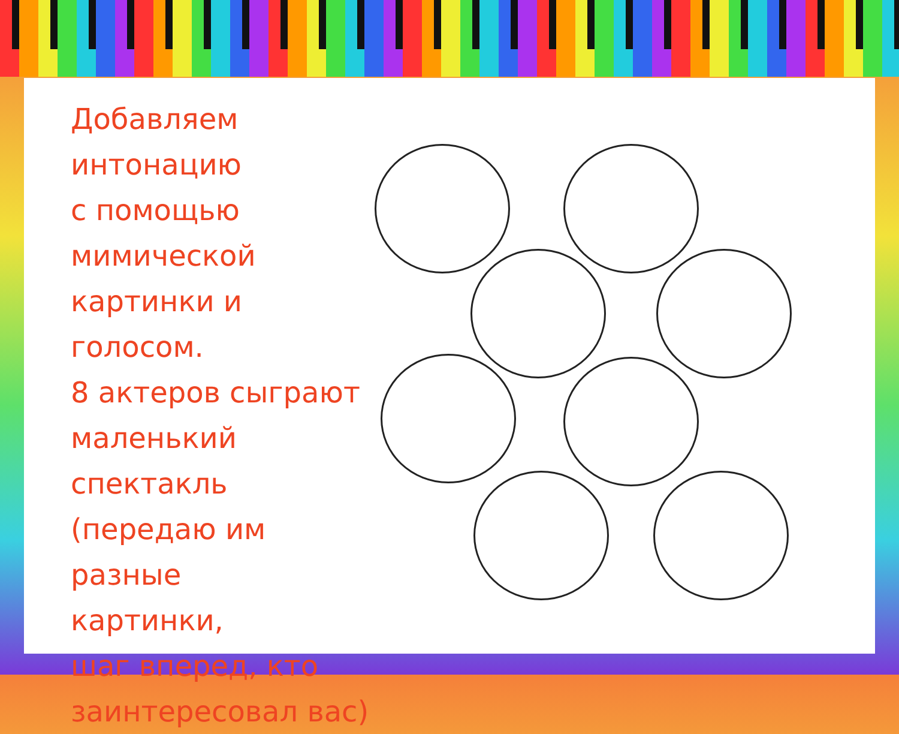Добавляем интонацию
с помощью
мимической
картинки и голосом.
8 актеров сыграют
маленький
спектакль
(передаю им разные
картинки,
шаг вперед, кто
заинтересовал вас)